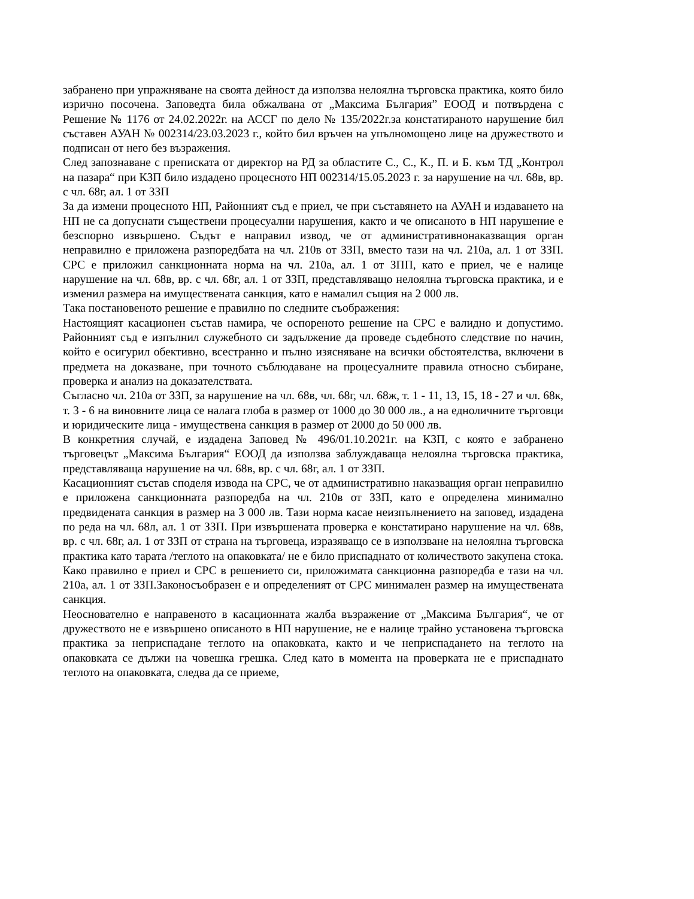забранено при упражняване на своята дейност да използва нелоялна търговска практика, която било изрично посочена. Заповедта била обжалвана от „Максима България” ЕООД и потвърдена с Решение № 1176 от 24.02.2022г. на АССГ по дело № 135/2022г.за констатираното нарушение бил съставен АУАН № 002314/23.03.2023 г., който бил връчен на упълномощено лице на дружеството и подписан от него без възражения.
След запознаване с преписката от директор на РД за областите С., С., К., П. и Б. към ТД „Контрол на пазара“ при КЗП било издадено процесното НП 002314/15.05.2023 г. за нарушение на чл. 68в, вр. с чл. 68г, ал. 1 от ЗЗП
За да измени процесното НП, Районният съд е приел, че при съставянето на АУАН и издаването на НП не са допуснати съществени процесуални нарушения, както и че описаното в НП нарушение е безспорно извършено. Съдът е направил извод, че от административнонаказващия орган неправилно е приложена разпоредбата на чл. 210в от ЗЗП, вместо тази на чл. 210а, ал. 1 от ЗЗП. СРС е приложил санкционната норма на чл. 210а, ал. 1 от ЗПП, като е приел, че е налице нарушение на чл. 68в, вр. с чл. 68г, ал. 1 от ЗЗП, представляващо нелоялна търговска практика, и е изменил размера на имуществената санкция, като е намалил същия на 2 000 лв.
Така постановеното решение е правилно по следните съображения:
Настоящият касационен състав намира, че оспореното решение на СРС е валидно и допустимо. Районният съд е изпълнил служебното си задължение да проведе съдебното следствие по начин, който е осигурил обективно, всестранно и пълно изясняване на всички обстоятелства, включени в предмета на доказване, при точното съблюдаване на процесуалните правила относно събиране, проверка и анализ на доказателствата.
Съгласно чл. 210а от ЗЗП, за нарушение на чл. 68в, чл. 68г, чл. 68ж, т. 1 - 11, 13, 15, 18 - 27 и чл. 68к, т. 3 - 6 на виновните лица се налага глоба в размер от 1000 до 30 000 лв., а на едноличните търговци и юридическите лица - имуществена санкция в размер от 2000 до 50 000 лв.
В конкретния случай, е издадена Заповед № 496/01.10.2021г. на КЗП, с която е забранено търговецът „Максима България“ ЕООД да използва заблуждаваща нелоялна търговска практика, представляваща нарушение на чл. 68в, вр. с чл. 68г, ал. 1 от ЗЗП.
Касационният състав споделя извода на СРС, че от административно наказващия орган неправилно е приложена санкционната разпоредба на чл. 210в от ЗЗП, като е определена минимално предвидената санкция в размер на 3 000 лв. Тази норма касае неизпълнението на заповед, издадена по реда на чл. 68л, ал. 1 от ЗЗП. При извършената проверка е констатирано нарушение на чл. 68в, вр. с чл. 68г, ал. 1 от ЗЗП от страна на търговеца, изразяващо се в използване на нелоялна търговска практика като тарата /теглото на опаковката/ не е било приспаднато от количеството закупена стока. Како правилно е приел и СРС в решението си, приложимата санкционна разпоредба е тази на чл. 210а, ал. 1 от ЗЗП.Законосъобразен е и определеният от СРС минимален размер на имуществената санкция.
Неоснователно е направеното в касационната жалба възражение от „Максима България“, че от дружеството не е извършено описаното в НП нарушение, не е налице трайно установена търговска практика за неприспадане теглото на опаковката, както и че неприспадането на теглото на опаковката се дължи на човешка грешка. След като в момента на проверката не е приспаднато теглото на опаковката, следва да се приеме,